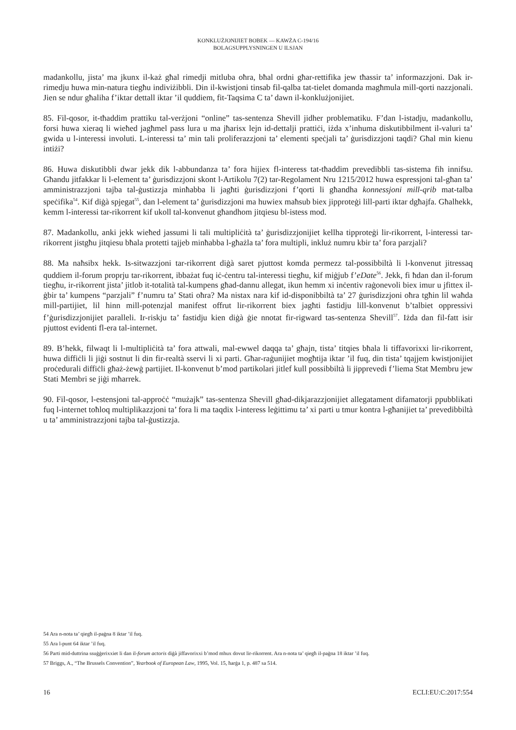KONKLUŻJONIJIET BOBEK — KAWŻA C-194/16
BOLAGSUPPLYSNINGEN U ILSJAN
madankollu, jista’ ma jkunx il-każ għal rimedji mitluba oħra, bħal ordni għar-rettifika jew tħassir ta’ informazzjoni. Dak ir-rimedju huwa min-natura tiegħu indiviżibbli. Din il-kwistjoni tinsab fil-qalba tat-tielet domanda magħmula mill-qorti nazzjonali. Jien se ndur għaliha f’iktar dettall iktar ’il quddiem, fit-Taqsima C ta’ dawn il-konklużjonijiet.
85. Fil-qosor, it-tħaddim prattiku tal-verżjoni “online” tas-sentenza Shevill jidher problematiku. F’dan l-istadju, madankollu, forsi huwa xieraq li wieħed jagħmel pass lura u ma jħarisx lejn id-dettalji prattiċi, iżda x’inhuma diskutibbilment il-valuri ta’ gwida u l-interessi involuti. L-interessi ta’ min tali proliferazzjoni ta’ elementi speċjali ta’ ġurisdizzjoni taqdi? Għal min kienu intiżi?
86. Huwa diskutibbli dwar jekk dik l-abbundanza ta’ fora hijiex fl-interess tat-tħaddim prevedibbli tas-sistema fih innifsu. Għandu jitfakkar li l-element ta’ ġurisdizzjoni skont l-Artikolu 7(2) tar-Regolament Nru 1215/2012 huwa espressjoni tal-għan ta’ amministrazzjoni tajba tal-ġustizzja minħabba li jagħti ġurisdizzjoni f’qorti li għandha konnessjoni mill-qrib mat-talba speċifika<sup>54</sup>. Kif diġà spjegat<sup>55</sup>, dan l-element ta’ ġurisdizzjoni ma huwiex maħsub biex jipproteġi lill-parti iktar dgħajfa. Għalhekk, kemm l-interessi tar-rikorrent kif ukoll tal-konvenut għandhom jitqiesu bl-istess mod.
87. Madankollu, anki jekk wieħed jassumi li tali multipliċità ta’ ġurisdizzjonijiet kellha tipproteġi lir-rikorrent, l-interessi tar-rikorrent jistgħu jitqiesu bħala protetti tajjeb minħabba l-għażla ta’ fora multipli, inkluż numru kbir ta’ fora parzjali?
88. Ma naħsibx hekk. Is-sitwazzjoni tar-rikorrent diġà saret pjuttost komda permezz tal-possibbiltà li l-konvenut jitressaq quddiem il-forum proprju tar-rikorrent, ibbażat fuq iċ-ċentru tal-interessi tiegħu, kif miġjub f’eDate<sup>56</sup>. Jekk, fi ħdan dan il-forum tiegħu, ir-rikorrent jista’ jitlob it-totalità tal-kumpens għad-dannu allegat, ikun hemm xi inċentiv raġonevoli biex imur u jfittex il-ġbir ta’ kumpens “parzjali” f’numru ta’ Stati oħra? Ma nistax nara kif id-disponibbiltà ta’ 27 ġurisdizzjoni oħra tgħin lil waħda mill-partijiet, lil hinn mill-potenzjal manifest offrut lir-rikorrent biex jagħti fastidju lill-konvenut b’talbiet oppressivi f’ġurisdizzjonijiet paralleli. Ir-riskju ta’ fastidju kien diġà ġie nnotat fir-rigward tas-sentenza Shevill<sup>57</sup>. Iżda dan fil-fatt isir pjuttost evidenti fl-era tal-internet.
89. B’hekk, filwaqt li l-multipliċità ta’ fora attwali, mal-ewwel daqqa ta’ għajn, tista’ titqies bħala li tiffavorixxi lir-rikorrent, huwa diffiċli li jiġi sostnut li din fir-realtà sservi li xi parti. Għar-raġunijiet mogħtija iktar ’il fuq, din tista’ tqajjem kwistjonijiet proċedurali diffiċli għaż-żewġ partijiet. Il-konvenut b’mod partikolari jitlef kull possibbiltà li jipprevedi f’liema Stat Membru jew Stati Membri se jiġi mħarrek.
90. Fil-qosor, l-estensjoni tal-approċċ “mużajk” tas-sentenza Shevill għad-dikjarazzjonijiet allegatament difamatorji ppubblikati fuq l-internet toħloq multiplikazzjoni ta’ fora li ma taqdix l-interess leġittimu ta’ xi parti u tmur kontra l-għanijiet ta’ prevedibbiltà u ta’ amministrazzjoni tajba tal-ġustizzja.
54 Ara n-nota ta’ qiegħ il-paġna 8 iktar ’il fuq.
55 Ara l-punt 64 iktar ’il fuq.
56 Parti mid-duttrina ssuġġerixxiet li dan il-forum actoris diġà jiffavorixxi b’mod mhux dovut lir-rikorrent. Ara n-nota ta’ qiegħ il-paġna 18 iktar ’il fuq.
57 Briggs, A., “The Brussels Convention”, Yearbook of European Law, 1995, Vol. 15, ħarġa 1, p. 487 sa 514.
16 ECLI:EU:C:2017:554